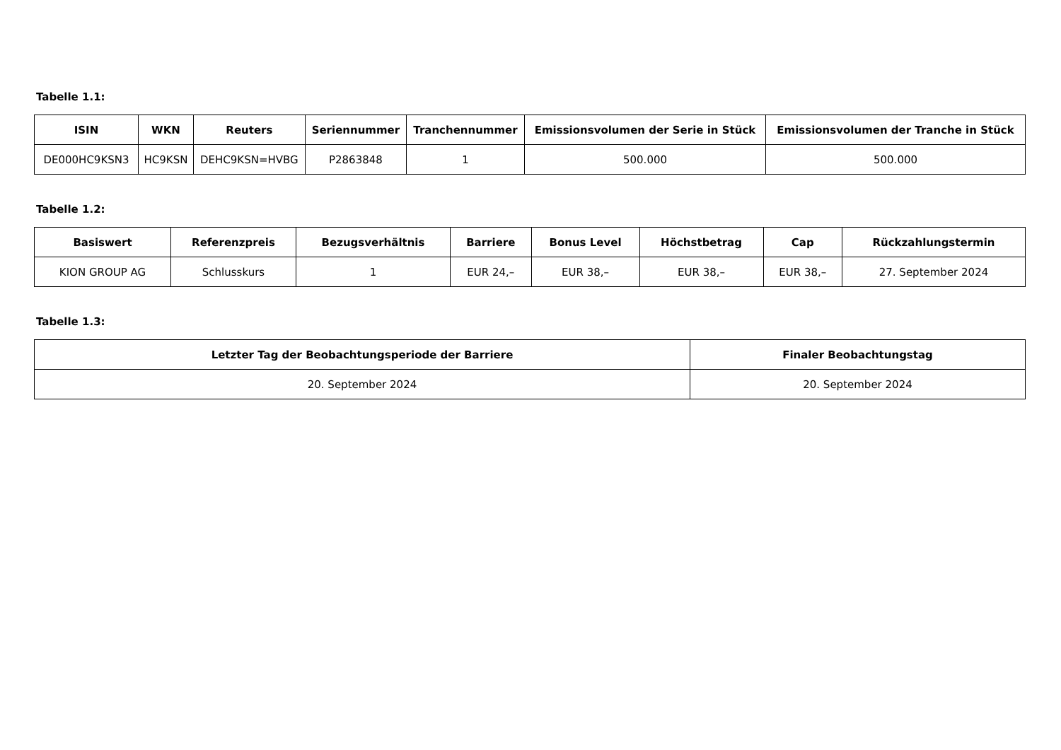Tabelle 1.1:
| ISIN | WKN | Reuters | Seriennummer | Tranchennummer | Emissionsvolumen der Serie in Stück | Emissionsvolumen der Tranche in Stück |
| --- | --- | --- | --- | --- | --- | --- |
| DE000HC9KSN3 | HC9KSN | DEHC9KSN=HVBG | P2863848 | 1 | 500.000 | 500.000 |
Tabelle 1.2:
| Basiswert | Referenzpreis | Bezugsverhältnis | Barriere | Bonus Level | Höchstbetrag | Cap | Rückzahlungstermin |
| --- | --- | --- | --- | --- | --- | --- | --- |
| KION GROUP AG | Schlusskurs | 1 | EUR 24,– | EUR 38,– | EUR 38,– | EUR 38,– | 27. September 2024 |
Tabelle 1.3:
| Letzter Tag der Beobachtungsperiode der Barriere | Finaler Beobachtungstag |
| --- | --- |
| 20. September 2024 | 20. September 2024 |